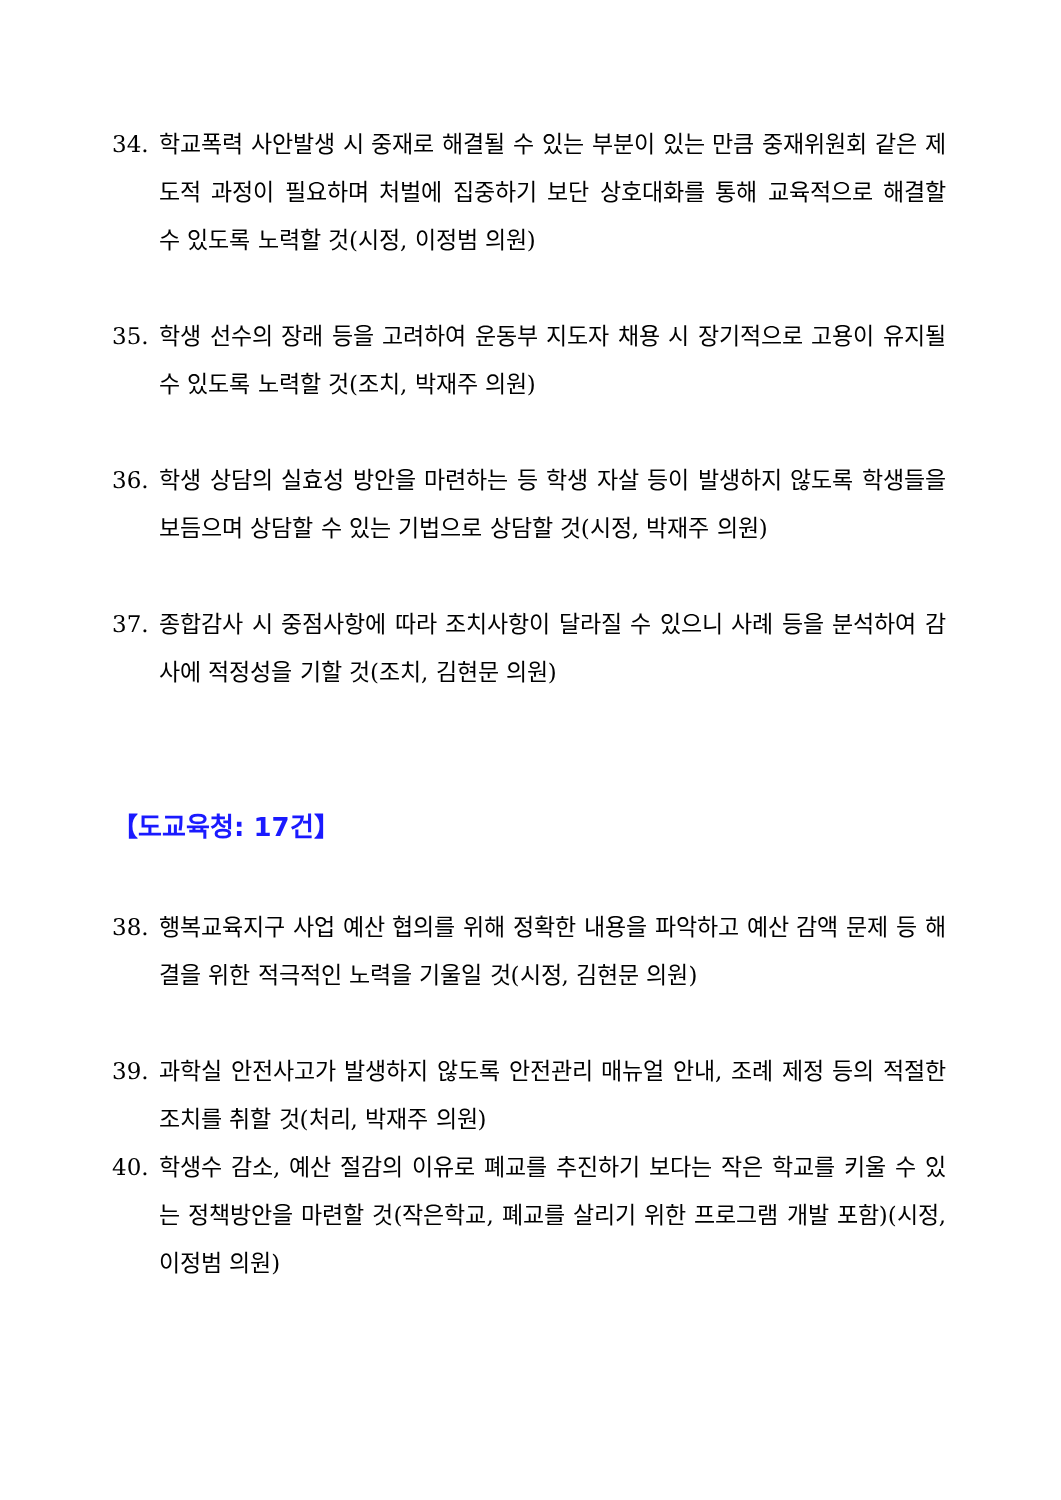34. 학교폭력 사안발생 시 중재로 해결될 수 있는 부분이 있는 만큼 중재위원회 같은 제도적 과정이 필요하며 처벌에 집중하기 보단 상호대화를 통해 교육적으로 해결할 수 있도록 노력할 것(시정, 이정범 의원)
35. 학생 선수의 장래 등을 고려하여 운동부 지도자 채용 시 장기적으로 고용이 유지될 수 있도록 노력할 것(조치, 박재주 의원)
36. 학생 상담의 실효성 방안을 마련하는 등 학생 자살 등이 발생하지 않도록 학생들을 보듬으며 상담할 수 있는 기법으로 상담할 것(시정, 박재주 의원)
37. 종합감사 시 중점사항에 따라 조치사항이 달라질 수 있으니 사례 등을 분석하여 감사에 적정성을 기할 것(조치, 김현문 의원)
【도교육청: 17건】
38. 행복교육지구 사업 예산 협의를 위해 정확한 내용을 파악하고 예산 감액 문제 등 해결을 위한 적극적인 노력을 기울일 것(시정, 김현문 의원)
39. 과학실 안전사고가 발생하지 않도록 안전관리 매뉴얼 안내, 조례 제정 등의 적절한 조치를 취할 것(처리, 박재주 의원)
40. 학생수 감소, 예산 절감의 이유로 폐교를 추진하기 보다는 작은 학교를 키울 수 있는 정책방안을 마련할 것(작은학교, 폐교를 살리기 위한 프로그램 개발 포함)(시정, 이정범 의원)